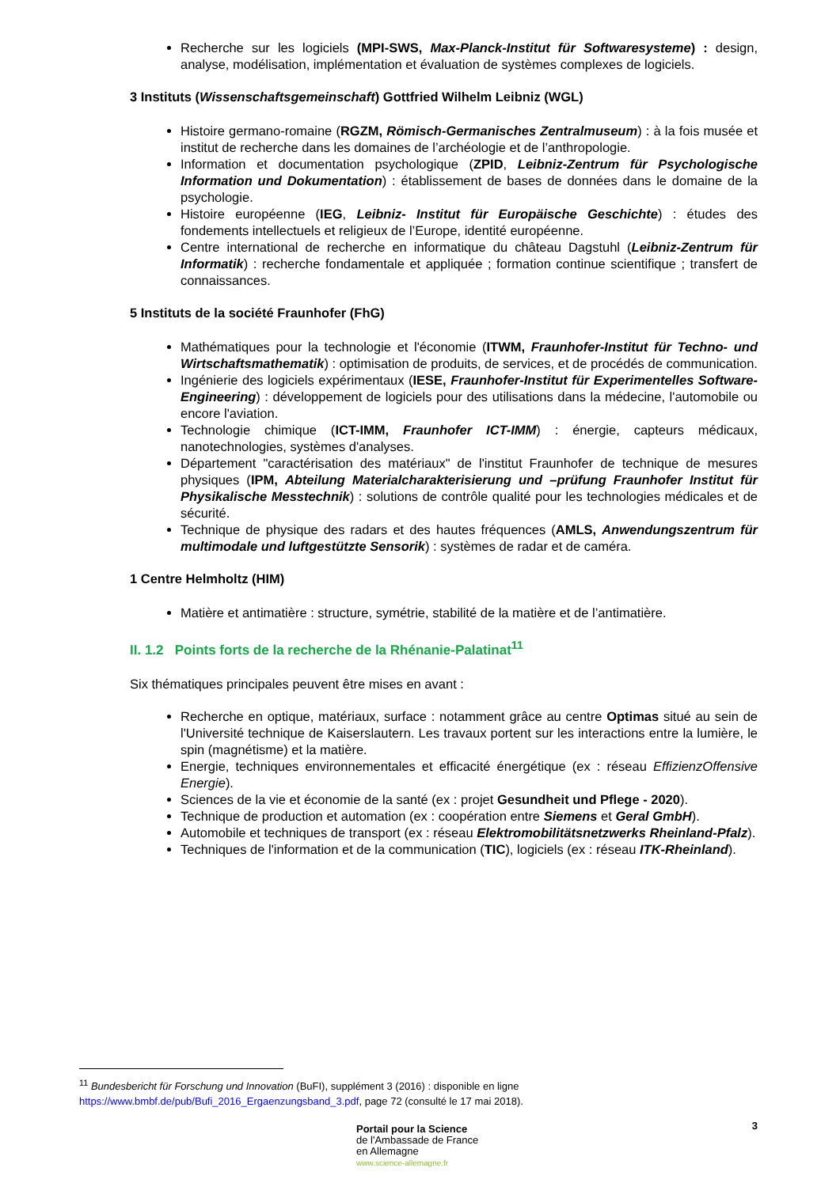Recherche sur les logiciels (MPI-SWS, Max-Planck-Institut für Softwaresysteme) : design, analyse, modélisation, implémentation et évaluation de systèmes complexes de logiciels.
3 Instituts (Wissenschaftsgemeinschaft) Gottfried Wilhelm Leibniz (WGL)
Histoire germano-romaine (RGZM, Römisch-Germanisches Zentralmuseum) : à la fois musée et institut de recherche dans les domaines de l’archéologie et de l’anthropologie.
Information et documentation psychologique (ZPID, Leibniz-Zentrum für Psychologische Information und Dokumentation) : établissement de bases de données dans le domaine de la psychologie.
Histoire européenne (IEG, Leibniz- Institut für Europäische Geschichte) : études des fondements intellectuels et religieux de l’Europe, identité européenne.
Centre international de recherche en informatique du château Dagstuhl (Leibniz-Zentrum für Informatik) : recherche fondamentale et appliquée ; formation continue scientifique ; transfert de connaissances.
5 Instituts de la société Fraunhofer (FhG)
Mathématiques pour la technologie et l'économie (ITWM, Fraunhofer-Institut für Techno- und Wirtschaftsmathematik) : optimisation de produits, de services, et de procédés de communication.
Ingénierie des logiciels expérimentaux (IESE, Fraunhofer-Institut für Experimentelles Software-Engineering) : développement de logiciels pour des utilisations dans la médecine, l'automobile ou encore l'aviation.
Technologie chimique (ICT-IMM, Fraunhofer ICT-IMM) : énergie, capteurs médicaux, nanotechnologies, systèmes d'analyses.
Département "caractérisation des matériaux" de l'institut Fraunhofer de technique de mesures physiques (IPM, Abteilung Materialcharakterisierung und –prüfung Fraunhofer Institut für Physikalische Messtechnik) : solutions de contrôle qualité pour les technologies médicales et de sécurité.
Technique de physique des radars et des hautes fréquences (AMLS, Anwendungszentrum für multimodale und luftgestützte Sensorik) : systèmes de radar et de caméra.
1 Centre Helmholtz (HIM)
Matière et antimatière : structure, symétrie, stabilité de la matière et de l’antimatière.
II. 1.2 Points forts de la recherche de la Rhénanie-Palatinat<sup>11</sup>
Six thématiques principales peuvent être mises en avant :
Recherche en optique, matériaux, surface : notamment grâce au centre Optimas situé au sein de l'Université technique de Kaiserslautern. Les travaux portent sur les interactions entre la lumière, le spin (magnétisme) et la matière.
Energie, techniques environnementales et efficacité énergétique (ex : réseau EffizienzOffensive Energie).
Sciences de la vie et économie de la santé (ex : projet Gesundheit und Pflege - 2020).
Technique de production et automation (ex : coopération entre Siemens et Geral GmbH).
Automobile et techniques de transport (ex : réseau Elektromobilitätsnetzwerks Rheinland-Pfalz).
Techniques de l'information et de la communication (TIC), logiciels (ex : réseau ITK-Rheinland).
<sup>11</sup> Bundesbericht für Forschung und Innovation (BuFI), supplément 3 (2016) : disponible en ligne https://www.bmbf.de/pub/Bufi_2016_Ergaenzungsband_3.pdf, page 72 (consulté le 17 mai 2018).
3
Portail pour la Science
de l'Ambassade de France
en Allemagne
www.science-allemagne.fr